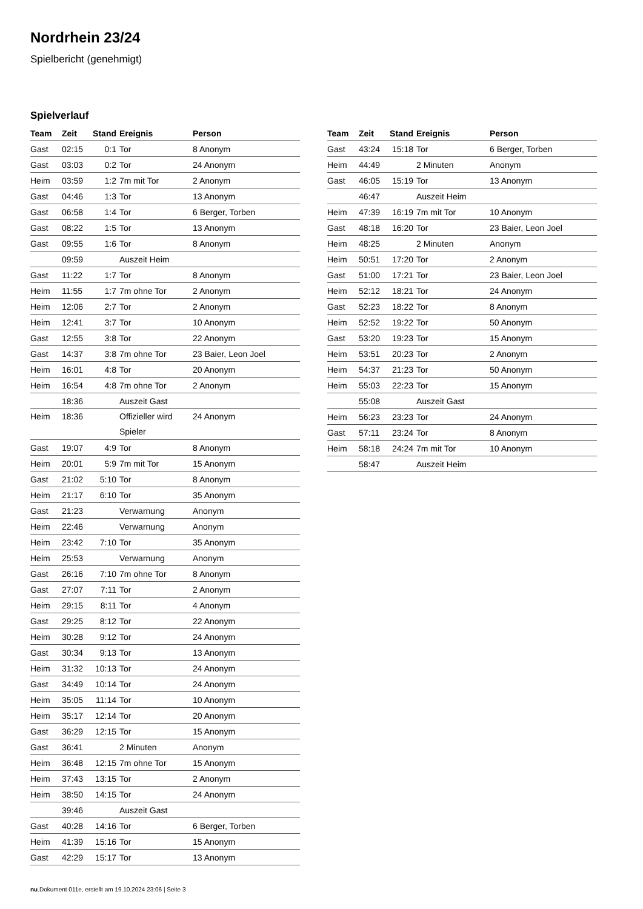Nordrhein 23/24
Spielbericht (genehmigt)
Spielverlauf
| Team | Zeit | Stand | Ereignis | Person |
| --- | --- | --- | --- | --- |
| Gast | 02:15 | 0:1 | Tor | 8 Anonym |
| Gast | 03:03 | 0:2 | Tor | 24 Anonym |
| Heim | 03:59 | 1:2 | 7m mit Tor | 2 Anonym |
| Gast | 04:46 | 1:3 | Tor | 13 Anonym |
| Gast | 06:58 | 1:4 | Tor | 6 Berger, Torben |
| Gast | 08:22 | 1:5 | Tor | 13 Anonym |
| Gast | 09:55 | 1:6 | Tor | 8 Anonym |
| | 09:59 | | Auszeit Heim | |
| Gast | 11:22 | 1:7 | Tor | 8 Anonym |
| Heim | 11:55 | 1:7 | 7m ohne Tor | 2 Anonym |
| Heim | 12:06 | 2:7 | Tor | 2 Anonym |
| Heim | 12:41 | 3:7 | Tor | 10 Anonym |
| Gast | 12:55 | 3:8 | Tor | 22 Anonym |
| Gast | 14:37 | 3:8 | 7m ohne Tor | 23 Baier, Leon Joel |
| Heim | 16:01 | 4:8 | Tor | 20 Anonym |
| Heim | 16:54 | 4:8 | 7m ohne Tor | 2 Anonym |
| | 18:36 | | Auszeit Gast | |
| Heim | 18:36 | | Offizieller wird Spieler | 24 Anonym |
| Gast | 19:07 | 4:9 | Tor | 8 Anonym |
| Heim | 20:01 | 5:9 | 7m mit Tor | 15 Anonym |
| Gast | 21:02 | 5:10 | Tor | 8 Anonym |
| Heim | 21:17 | 6:10 | Tor | 35 Anonym |
| Gast | 21:23 | | Verwarnung | Anonym |
| Heim | 22:46 | | Verwarnung | Anonym |
| Heim | 23:42 | 7:10 | Tor | 35 Anonym |
| Heim | 25:53 | | Verwarnung | Anonym |
| Gast | 26:16 | 7:10 | 7m ohne Tor | 8 Anonym |
| Gast | 27:07 | 7:11 | Tor | 2 Anonym |
| Heim | 29:15 | 8:11 | Tor | 4 Anonym |
| Gast | 29:25 | 8:12 | Tor | 22 Anonym |
| Heim | 30:28 | 9:12 | Tor | 24 Anonym |
| Gast | 30:34 | 9:13 | Tor | 13 Anonym |
| Heim | 31:32 | 10:13 | Tor | 24 Anonym |
| Gast | 34:49 | 10:14 | Tor | 24 Anonym |
| Heim | 35:05 | 11:14 | Tor | 10 Anonym |
| Heim | 35:17 | 12:14 | Tor | 20 Anonym |
| Gast | 36:29 | 12:15 | Tor | 15 Anonym |
| Gast | 36:41 | | 2 Minuten | Anonym |
| Heim | 36:48 | 12:15 | 7m ohne Tor | 15 Anonym |
| Heim | 37:43 | 13:15 | Tor | 2 Anonym |
| Heim | 38:50 | 14:15 | Tor | 24 Anonym |
| | 39:46 | | Auszeit Gast | |
| Gast | 40:28 | 14:16 | Tor | 6 Berger, Torben |
| Heim | 41:39 | 15:16 | Tor | 15 Anonym |
| Gast | 42:29 | 15:17 | Tor | 13 Anonym |
| Team | Zeit | Stand | Ereignis | Person |
| --- | --- | --- | --- | --- |
| Gast | 43:24 | 15:18 | Tor | 6 Berger, Torben |
| Heim | 44:49 | | 2 Minuten | Anonym |
| Gast | 46:05 | 15:19 | Tor | 13 Anonym |
| | 46:47 | | Auszeit Heim | |
| Heim | 47:39 | 16:19 | 7m mit Tor | 10 Anonym |
| Gast | 48:18 | 16:20 | Tor | 23 Baier, Leon Joel |
| Heim | 48:25 | | 2 Minuten | Anonym |
| Heim | 50:51 | 17:20 | Tor | 2 Anonym |
| Gast | 51:00 | 17:21 | Tor | 23 Baier, Leon Joel |
| Heim | 52:12 | 18:21 | Tor | 24 Anonym |
| Gast | 52:23 | 18:22 | Tor | 8 Anonym |
| Heim | 52:52 | 19:22 | Tor | 50 Anonym |
| Gast | 53:20 | 19:23 | Tor | 15 Anonym |
| Heim | 53:51 | 20:23 | Tor | 2 Anonym |
| Heim | 54:37 | 21:23 | Tor | 50 Anonym |
| Heim | 55:03 | 22:23 | Tor | 15 Anonym |
| | 55:08 | | Auszeit Gast | |
| Heim | 56:23 | 23:23 | Tor | 24 Anonym |
| Gast | 57:11 | 23:24 | Tor | 8 Anonym |
| Heim | 58:18 | 24:24 | 7m mit Tor | 10 Anonym |
| | 58:47 | | Auszeit Heim | |
nu.Dokument 011e, erstellt am 19.10.2024 23:06 | Seite 3